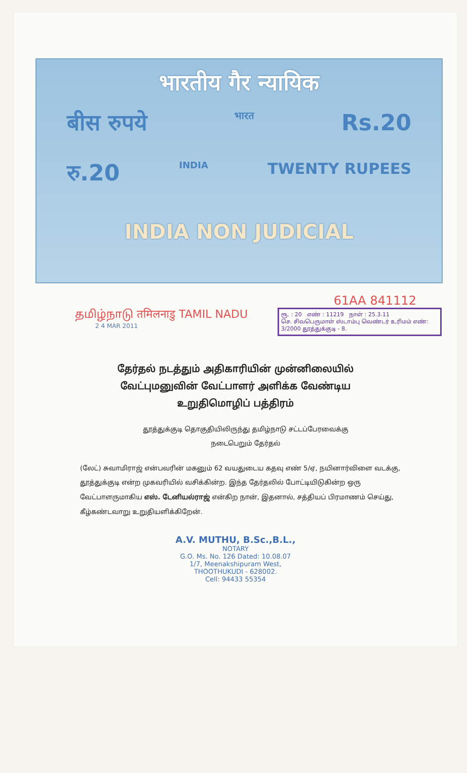भारतीय गैर न्यायिक
बीस रुपये भारत Rs.20
रु.20 INDIA TWENTY RUPEES
INDIA NON JUDICIAL
61AA 841112
ரூ. : 20 எண் : 11219 நாள் : 25.3.11
செ. சிவபெருமாள் ஸ்டாம்பு வெண்டர் உரிமம் எண்: 3/2000 தூத்துக்குடி - 8.
தமிழ்நாடு तमिलनाडु TAMIL NADU
2 4 MAR 2011
தேர்தல் நடத்தும் அதிகாரியின் முன்னிலையில்
வேட்புமனுவின் வேட்பாளர் அளிக்க வேண்டிய
உறுதிமொழிப் பத்திரம்
தூத்துக்குடி தொகுதியிலிருந்து தமிழ்நாடு சட்டப்பேரவைக்கு
நடைபெறும் தேர்தல்
(லேட்) சுவாமிராஜ் என்பவரின் மகனும் 62 வயதுடைய கதவு எண் 5/ஏ, நயினார்விளை வடக்கு, தூத்துக்குடி என்ற முகவரியில் வசிக்கின்ற. இந்த தேர்தலில் போட்டியிடுகின்ற ஒரு வேட்பாளருமாகிய எஸ். டேனியல்ராஜ் என்கிற நான், இதனால், சத்தியப் பிரமாணம் செய்து, கீழ்கண்டவாறு உறுதியளிக்கிறேன்.
A.V. MUTHU, B.Sc.,B.L.,
NOTARY
G.O. Ms. No. 126 Dated: 10.08.07
1/7, Meenakshipuram West,
THOOTHUKUDI - 628002.
Cell: 94433 55354